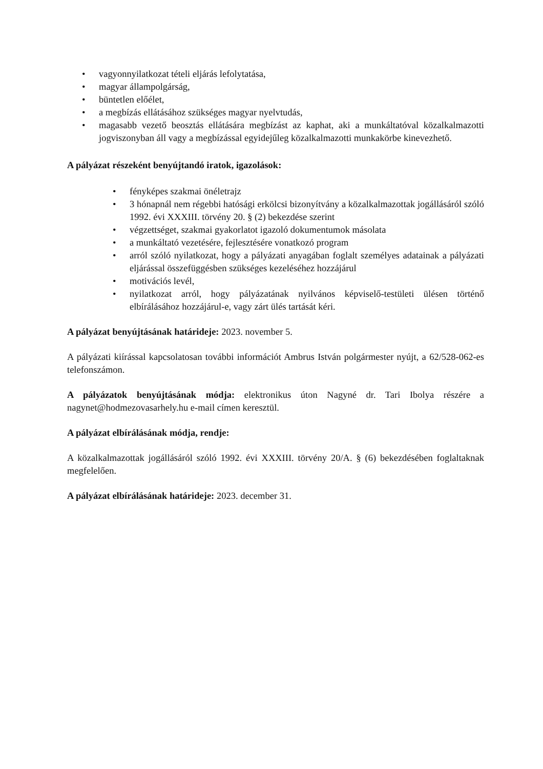• vagyonnyilatkozat tételi eljárás lefolytatása,
• magyar állampolgárság,
• büntetlen előélet,
• a megbízás ellátásához szükséges magyar nyelvtudás,
• magasabb vezető beosztás ellátására megbízást az kaphat, aki a munkáltatóval közalkalmazotti jogviszonyban áll vagy a megbízással egyidejűleg közalkalmazotti munkakörbe kinevezhető.
A pályázat részeként benyújtandó iratok, igazolások:
• fényképes szakmai önéletrajz
• 3 hónapnál nem régebbi hatósági erkölcsi bizonyítvány a közalkalmazottak jogállásáról szóló 1992. évi XXXIII. törvény 20. § (2) bekezdése szerint
• végzettséget, szakmai gyakorlatot igazoló dokumentumok másolata
• a munkáltató vezetésére, fejlesztésére vonatkozó program
• arról szóló nyilatkozat, hogy a pályázati anyagában foglalt személyes adatainak a pályázati eljárással összefüggésben szükséges kezeléséhez hozzájárul
• motivációs levél,
• nyilatkozat arról, hogy pályázatának nyilvános képviselő-testületi ülésen történő elbírálásához hozzájárul-e, vagy zárt ülés tartását kéri.
A pályázat benyújtásának határideje: 2023. november 5.
A pályázati kiírással kapcsolatosan további információt Ambrus István polgármester nyújt, a 62/528-062-es telefonszámon.
A pályázatok benyújtásának módja: elektronikus úton Nagyné dr. Tari Ibolya részére a nagynet@hodmezovasarhely.hu e-mail címen keresztül.
A pályázat elbírálásának módja, rendje:
A közalkalmazottak jogállásáról szóló 1992. évi XXXIII. törvény 20/A. § (6) bekezdésében foglaltaknak megfelelően.
A pályázat elbírálásának határideje: 2023. december 31.